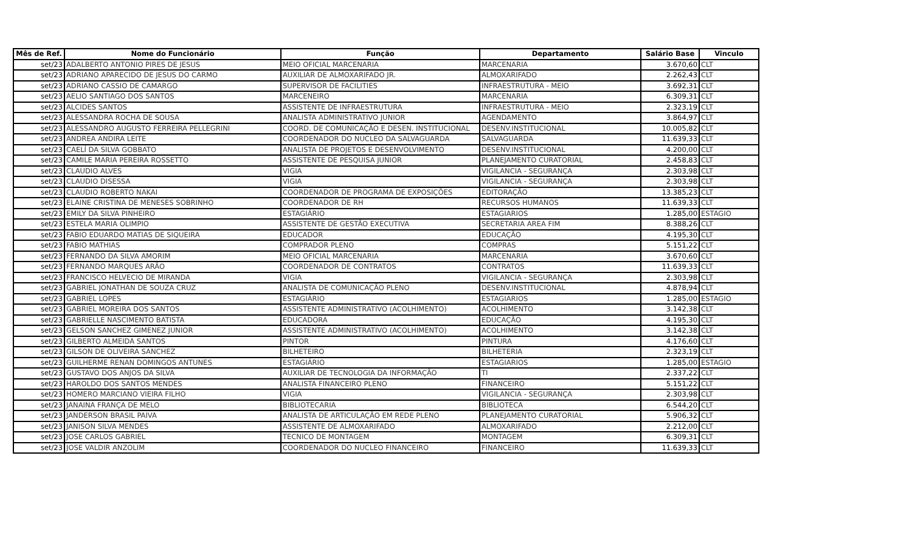| Mês de Ref. | Nome do Funcionário | Função | Departamento | Salário Base | Vinculo |
| --- | --- | --- | --- | --- | --- |
| set/23 | ADALBERTO ANTONIO PIRES DE JESUS | MEIO OFICIAL MARCENARIA | MARCENARIA | 3.670,60 | CLT |
| set/23 | ADRIANO APARECIDO DE JESUS DO CARMO | AUXILIAR DE ALMOXARIFADO JR. | ALMOXARIFADO | 2.262,43 | CLT |
| set/23 | ADRIANO CASSIO DE CAMARGO | SUPERVISOR DE FACILITIES | INFRAESTRUTURA - MEIO | 3.692,31 | CLT |
| set/23 | AELIO SANTIAGO DOS SANTOS | MARCENEIRO | MARCENARIA | 6.309,31 | CLT |
| set/23 | ALCIDES SANTOS | ASSISTENTE DE INFRAESTRUTURA | INFRAESTRUTURA - MEIO | 2.323,19 | CLT |
| set/23 | ALESSANDRA ROCHA DE SOUSA | ANALISTA ADMINISTRATIVO JUNIOR | AGENDAMENTO | 3.864,97 | CLT |
| set/23 | ALESSANDRO AUGUSTO FERREIRA PELLEGRINI | COORD. DE COMUNICAÇÃO E DESEN. INSTITUCIONAL | DESENV.INSTITUCIONAL | 10.005,82 | CLT |
| set/23 | ANDREA ANDIRA LEITE | COORDENADOR DO NUCLEO DA SALVAGUARDA | SALVAGUARDA | 11.639,33 | CLT |
| set/23 | CAELÍ DA SILVA GOBBATO | ANALISTA DE PROJETOS E DESENVOLVIMENTO | DESENV.INSTITUCIONAL | 4.200,00 | CLT |
| set/23 | CAMILE MARIA PEREIRA ROSSETTO | ASSISTENTE DE PESQUISA JUNIOR | PLANEJAMENTO CURATORIAL | 2.458,83 | CLT |
| set/23 | CLAUDIO ALVES | VIGIA | VIGILANCIA - SEGURANÇA | 2.303,98 | CLT |
| set/23 | CLAUDIO DISESSA | VIGIA | VIGILANCIA - SEGURANÇA | 2.303,98 | CLT |
| set/23 | CLAUDIO ROBERTO NAKAI | COORDENADOR DE PROGRAMA DE EXPOSIÇÕES | EDITORAÇÃO | 13.385,23 | CLT |
| set/23 | ELAINE CRISTINA DE MENESES SOBRINHO | COORDENADOR DE RH | RECURSOS HUMANOS | 11.639,33 | CLT |
| set/23 | EMILY DA SILVA PINHEIRO | ESTAGIÁRIO | ESTAGIARIOS | 1.285,00 | ESTAGIO |
| set/23 | ESTELA MARIA OLIMPIO | ASSISTENTE DE GESTÃO EXECUTIVA | SECRETARIA AREA FIM | 8.388,26 | CLT |
| set/23 | FABIO EDUARDO MATIAS DE SIQUEIRA | EDUCADOR | EDUCAÇÃO | 4.195,30 | CLT |
| set/23 | FABIO MATHIAS | COMPRADOR PLENO | COMPRAS | 5.151,22 | CLT |
| set/23 | FERNANDO DA SILVA AMORIM | MEIO OFICIAL MARCENARIA | MARCENARIA | 3.670,60 | CLT |
| set/23 | FERNANDO MARQUES ARÃO | COORDENADOR DE CONTRATOS | CONTRATOS | 11.639,33 | CLT |
| set/23 | FRANCISCO HELVECIO DE MIRANDA | VIGIA | VIGILANCIA - SEGURANÇA | 2.303,98 | CLT |
| set/23 | GABRIEL JONATHAN DE SOUZA CRUZ | ANALISTA DE COMUNICAÇÃO PLENO | DESENV.INSTITUCIONAL | 4.878,94 | CLT |
| set/23 | GABRIEL LOPES | ESTAGIÁRIO | ESTAGIARIOS | 1.285,00 | ESTAGIO |
| set/23 | GABRIEL MOREIRA DOS SANTOS | ASSISTENTE ADMINISTRATIVO (ACOLHIMENTO) | ACOLHIMENTO | 3.142,38 | CLT |
| set/23 | GABRIELLE NASCIMENTO BATISTA | EDUCADORA | EDUCAÇÃO | 4.195,30 | CLT |
| set/23 | GELSON SANCHEZ GIMENEZ JUNIOR | ASSISTENTE ADMINISTRATIVO (ACOLHIMENTO) | ACOLHIMENTO | 3.142,38 | CLT |
| set/23 | GILBERTO ALMEIDA SANTOS | PINTOR | PINTURA | 4.176,60 | CLT |
| set/23 | GILSON DE OLIVEIRA SANCHEZ | BILHETEIRO | BILHETERIA | 2.323,19 | CLT |
| set/23 | GUILHERME RENAN DOMINGOS ANTUNES | ESTAGIÁRIO | ESTAGIARIOS | 1.285,00 | ESTAGIO |
| set/23 | GUSTAVO DOS ANJOS DA SILVA | AUXILIAR DE TECNOLOGIA DA INFORMAÇÃO | TI | 2.337,22 | CLT |
| set/23 | HAROLDO DOS SANTOS MENDES | ANALISTA FINANCEIRO PLENO | FINANCEIRO | 5.151,22 | CLT |
| set/23 | HOMERO MARCIANO VIEIRA FILHO | VIGIA | VIGILANCIA - SEGURANÇA | 2.303,98 | CLT |
| set/23 | JANAINA FRANÇA DE MELO | BIBLIOTECARIA | BIBLIOTECA | 6.544,20 | CLT |
| set/23 | JANDERSON BRASIL PAIVA | ANALISTA DE ARTICULAÇÃO EM REDE PLENO | PLANEJAMENTO CURATORIAL | 5.906,32 | CLT |
| set/23 | JANISON SILVA MENDES | ASSISTENTE DE ALMOXARIFADO | ALMOXARIFADO | 2.212,00 | CLT |
| set/23 | JOSE CARLOS GABRIEL | TECNICO DE MONTAGEM | MONTAGEM | 6.309,31 | CLT |
| set/23 | JOSE VALDIR ANZOLIM | COORDENADOR DO NUCLEO FINANCEIRO | FINANCEIRO | 11.639,33 | CLT |